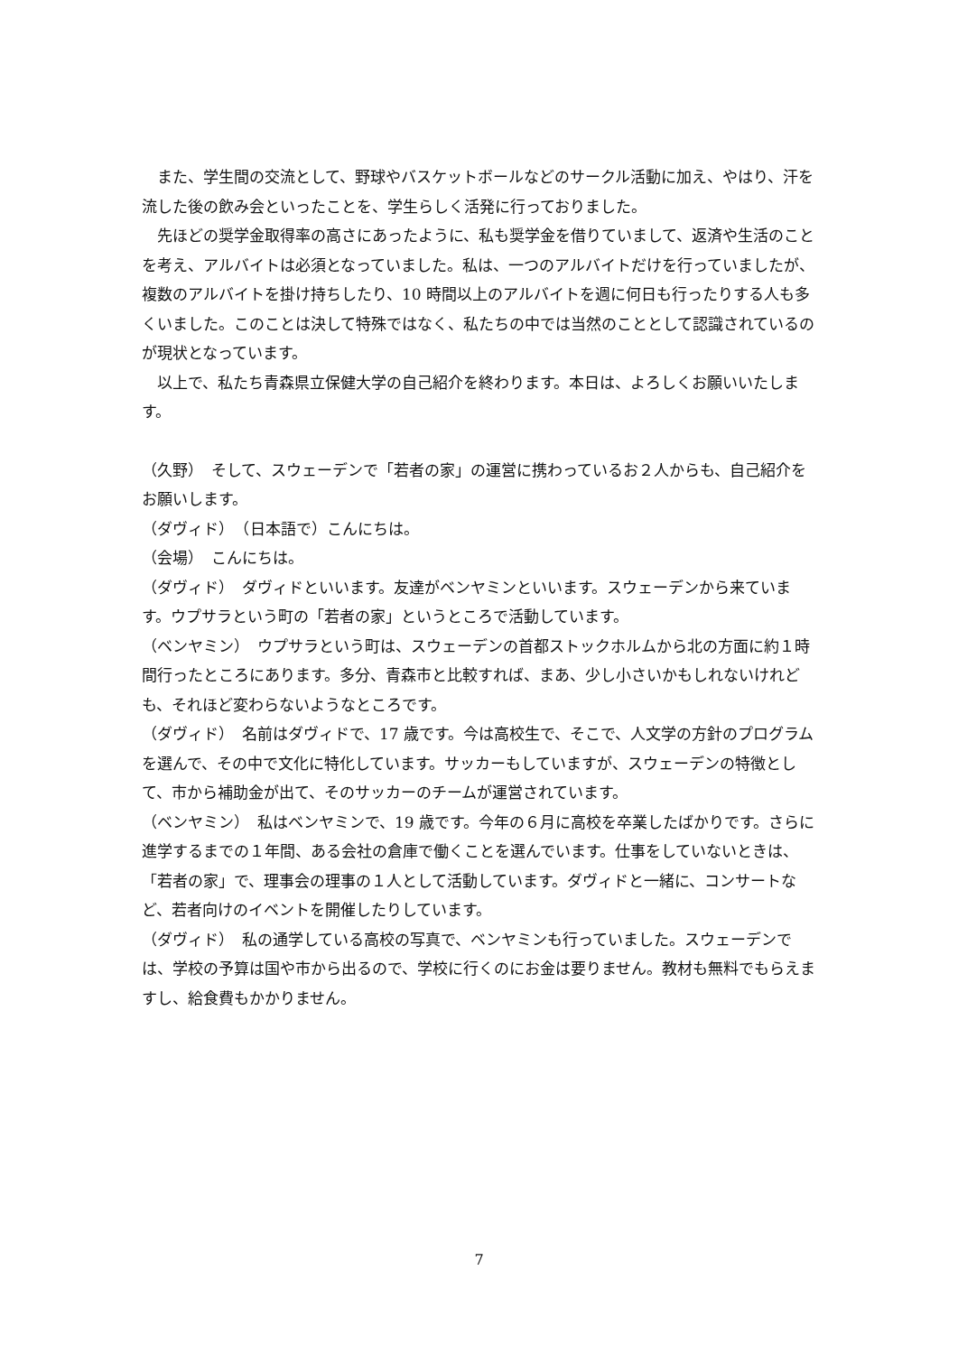また、学生間の交流として、野球やバスケットボールなどのサークル活動に加え、やはり、汗を流した後の飲み会といったことを、学生らしく活発に行っておりました。
先ほどの奨学金取得率の高さにあったように、私も奨学金を借りていまして、返済や生活のことを考え、アルバイトは必須となっていました。私は、一つのアルバイトだけを行っていましたが、複数のアルバイトを掛け持ちしたり、10 時間以上のアルバイトを週に何日も行ったりする人も多くいました。このことは決して特殊ではなく、私たちの中では当然のこととして認識されているのが現状となっています。
以上で、私たち青森県立保健大学の自己紹介を終わります。本日は、よろしくお願いいたします。
（久野）　そして、スウェーデンで「若者の家」の運営に携わっているお２人からも、自己紹介をお願いします。
（ダヴィド）　（日本語で）こんにちは。
（会場）　こんにちは。
（ダヴィド）　ダヴィドといいます。友達がベンヤミンといいます。スウェーデンから来ています。ウプサラという町の「若者の家」というところで活動しています。
（ベンヤミン）　ウプサラという町は、スウェーデンの首都ストックホルムから北の方面に約１時間行ったところにあります。多分、青森市と比較すれば、まあ、少し小さいかもしれないけれども、それほど変わらないようなところです。
（ダヴィド）　名前はダヴィドで、17 歳です。今は高校生で、そこで、人文学の方針のプログラムを選んで、その中で文化に特化しています。サッカーもしていますが、スウェーデンの特徴として、市から補助金が出て、そのサッカーのチームが運営されています。
（ベンヤミン）　私はベンヤミンで、19 歳です。今年の６月に高校を卒業したばかりです。さらに進学するまでの１年間、ある会社の倉庫で働くことを選んでいます。仕事をしていないときは、「若者の家」で、理事会の理事の１人として活動しています。ダヴィドと一緒に、コンサートなど、若者向けのイベントを開催したりしています。
（ダヴィド）　私の通学している高校の写真で、ベンヤミンも行っていました。スウェーデンでは、学校の予算は国や市から出るので、学校に行くのにお金は要りません。教材も無料でもらえますし、給食費もかかりません。
7